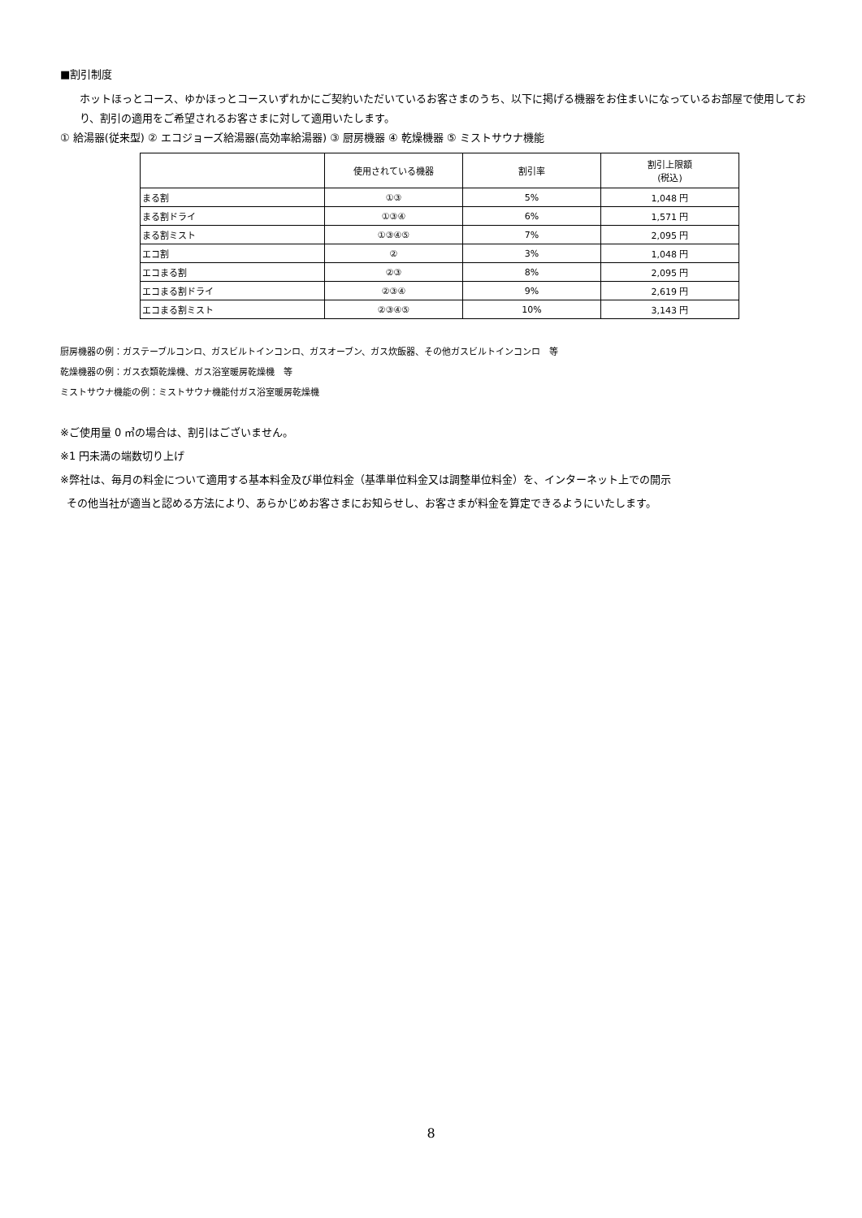■割引制度
ホットほっとコース、ゆかほっとコースいずれかにご契約いただいているお客さまのうち、以下に掲げる機器をお住まいになっているお部屋で使用しており、割引の適用をご希望されるお客さまに対して適用いたします。
① 給湯器(従来型) ② エコジョーズ給湯器(高効率給湯器) ③ 厨房機器 ④ 乾燥機器 ⑤ ミストサウナ機能
| | 使用されている機器 | 割引率 | 割引上限額 (税込) |
| --- | --- | --- | --- |
| まる割 | ①③ | 5% | 1,048 円 |
| まる割ドライ | ①③④ | 6% | 1,571 円 |
| まる割ミスト | ①③④⑤ | 7% | 2,095 円 |
| エコ割 | ② | 3% | 1,048 円 |
| エコまる割 | ②③ | 8% | 2,095 円 |
| エコまる割ドライ | ②③④ | 9% | 2,619 円 |
| エコまる割ミスト | ②③④⑤ | 10% | 3,143 円 |
厨房機器の例：ガステーブルコンロ、ガスビルトインコンロ、ガスオーブン、ガス炊飯器、その他ガスビルトインコンロ　等
乾燥機器の例：ガス衣類乾燥機、ガス浴室暖房乾燥機　等
ミストサウナ機能の例：ミストサウナ機能付ガス浴室暖房乾燥機
※ご使用量 0 ㎥の場合は、割引はございません。
※1 円未満の端数切り上げ
※弊社は、毎月の料金について適用する基本料金及び単位料金（基準単位料金又は調整単位料金）を、インターネット上での開示
その他当社が適当と認める方法により、あらかじめお客さまにお知らせし、お客さまが料金を算定できるようにいたします。
8